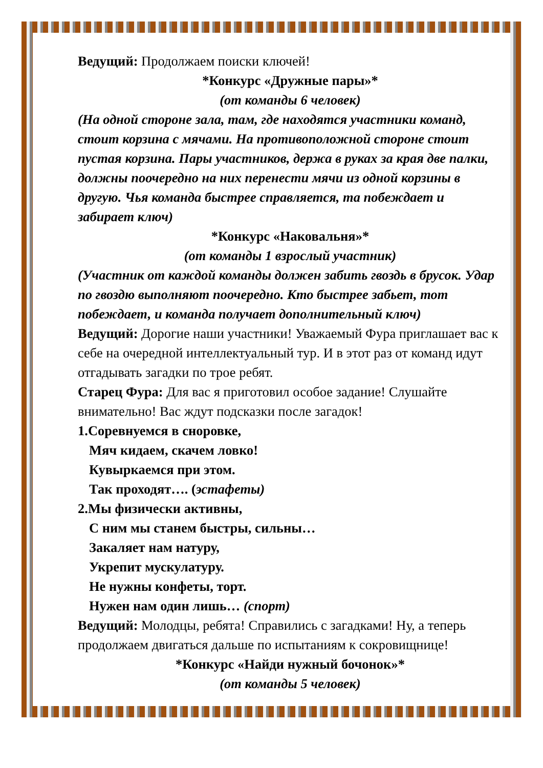Ведущий: Продолжаем поиски ключей!
*Конкурс «Дружные пары»*
(от команды 6 человек)
(На одной стороне зала, там, где находятся участники команд, стоит корзина с мячами. На противоположной стороне стоит пустая корзина. Пары участников, держа в руках за края две палки, должны поочередно на них перенести мячи из одной корзины в другую. Чья команда быстрее справляется, та побеждает и забирает ключ)
*Конкурс «Наковальня»*
(от команды 1 взрослый участник)
(Участник от каждой команды должен забить гвоздь в брусок. Удар по гвоздю выполняют поочередно. Кто быстрее забьет, тот побеждает, и команда получает дополнительный ключ)
Ведущий: Дорогие наши участники! Уважаемый Фура приглашает вас к себе на очередной интеллектуальный тур. И в этот раз от команд идут отгадывать загадки по трое ребят.
Старец Фура: Для вас я приготовил особое задание! Слушайте внимательно! Вас ждут подсказки после загадок!
1.Соревнуемся в сноровке,
Мяч кидаем, скачем ловко!
Кувыркаемся при этом.
Так проходят…. (эстафеты)
2.Мы физически активны,
С ним мы станем быстры, сильны…
Закаляет нам натуру,
Укрепит мускулатуру.
Не нужны конфеты, торт.
Нужен нам один лишь… (спорт)
Ведущий: Молодцы, ребята! Справились с загадками! Ну, а теперь продолжаем двигаться дальше по испытаниям к сокровищнице!
*Конкурс «Найди нужный бочонок»*
(от команды 5 человек)